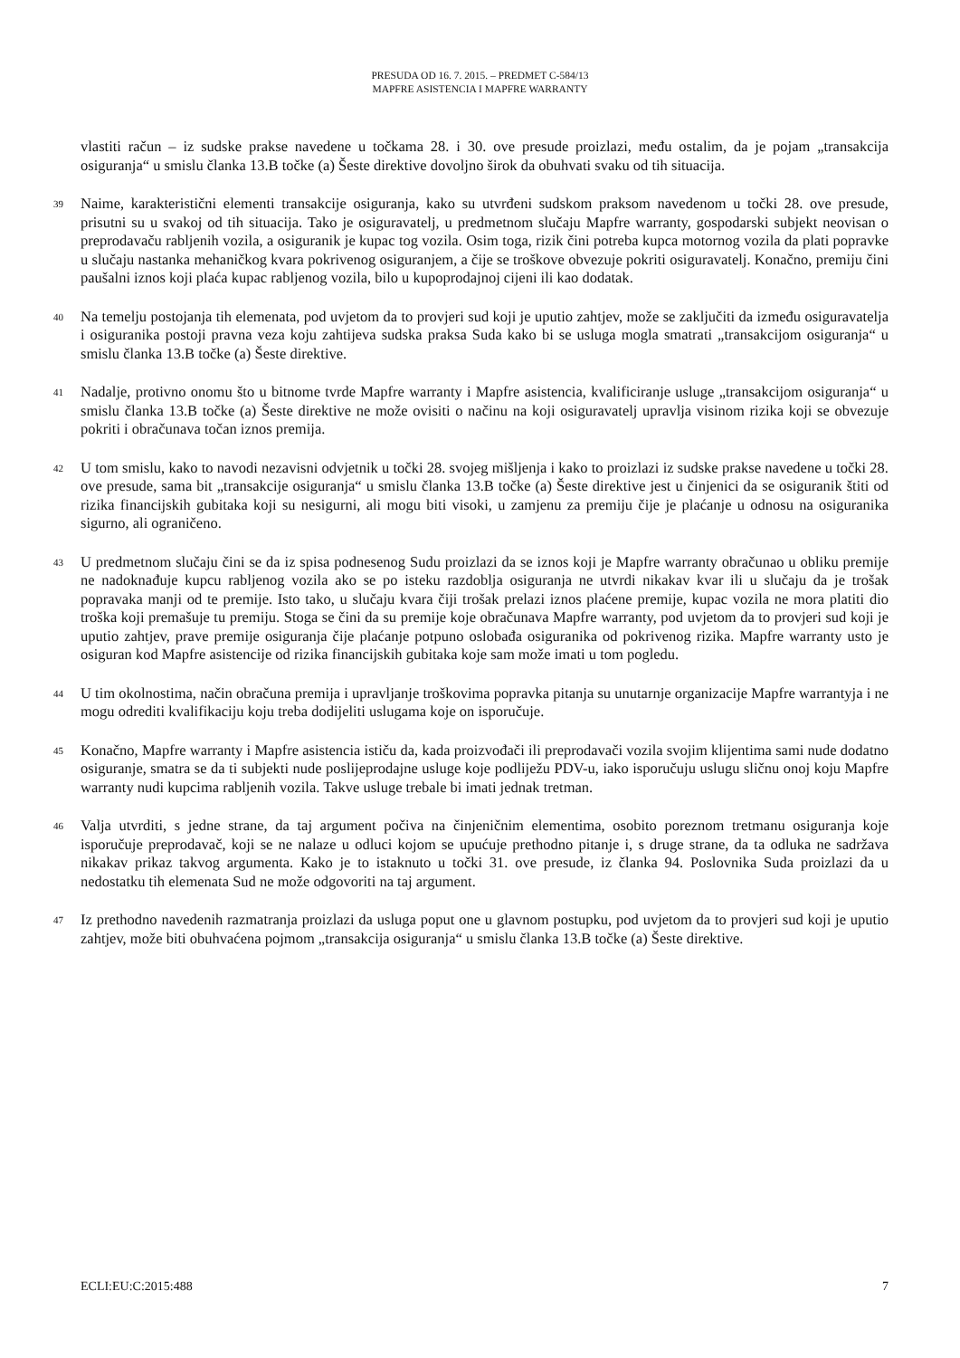PRESUDA OD 16. 7. 2015. – PREDMET C-584/13
MAPFRE ASISTENCIA I MAPFRE WARRANTY
vlastiti račun – iz sudske prakse navedene u točkama 28. i 30. ove presude proizlazi, među ostalim, da je pojam „transakcija osiguranja“ u smislu članka 13.B točke (a) Šeste direktive dovoljno širok da obuhvati svaku od tih situacija.
39 Naime, karakteristični elementi transakcije osiguranja, kako su utvrđeni sudskom praksom navedenom u točki 28. ove presude, prisutni su u svakoj od tih situacija. Tako je osiguravatelj, u predmetnom slučaju Mapfre warranty, gospodarski subjekt neovisan o preprodavaču rabljenih vozila, a osiguranik je kupac tog vozila. Osim toga, rizik čini potreba kupca motornog vozila da plati popravke u slučaju nastanka mehaničkog kvara pokrivenog osiguranjem, a čije se troškove obvezuje pokriti osiguravatelj. Konačno, premiju čini paušalni iznos koji plaća kupac rabljenog vozila, bilo u kupoprodajnoj cijeni ili kao dodatak.
40 Na temelju postojanja tih elemenata, pod uvjetom da to provjeri sud koji je uputio zahtjev, može se zaključiti da između osiguravatelja i osiguranika postoji pravna veza koju zahtijeva sudska praksa Suda kako bi se usluga mogla smatrati „transakcijom osiguranja“ u smislu članka 13.B točke (a) Šeste direktive.
41 Nadalje, protivno onomu što u bitnome tvrde Mapfre warranty i Mapfre asistencia, kvalificiranje usluge „transakcijom osiguranja“ u smislu članka 13.B točke (a) Šeste direktive ne može ovisiti o načinu na koji osiguravatelj upravlja visinom rizika koji se obvezuje pokriti i obračunava točan iznos premija.
42 U tom smislu, kako to navodi nezavisni odvjetnik u točki 28. svojeg mišljenja i kako to proizlazi iz sudske prakse navedene u točki 28. ove presude, sama bit „transakcije osiguranja“ u smislu članka 13.B točke (a) Šeste direktive jest u činjenici da se osiguranik štiti od rizika financijskih gubitaka koji su nesigurni, ali mogu biti visoki, u zamjenu za premiju čije je plaćanje u odnosu na osiguranika sigurno, ali ograničeno.
43 U predmetnom slučaju čini se da iz spisa podnesenog Sudu proizlazi da se iznos koji je Mapfre warranty obračunao u obliku premije ne nadoknađuje kupcu rabljenog vozila ako se po isteku razdoblja osiguranja ne utvrdi nikakav kvar ili u slučaju da je trošak popravaka manji od te premije. Isto tako, u slučaju kvara čiji trošak prelazi iznos plaćene premije, kupac vozila ne mora platiti dio troška koji premašuje tu premiju. Stoga se čini da su premije koje obračunava Mapfre warranty, pod uvjetom da to provjeri sud koji je uputio zahtjev, prave premije osiguranja čije plaćanje potpuno oslobađa osiguranika od pokrivenog rizika. Mapfre warranty usto je osiguran kod Mapfre asistencije od rizika financijskih gubitaka koje sam može imati u tom pogledu.
44 U tim okolnostima, način obračuna premija i upravljanje troškovima popravka pitanja su unutarnje organizacije Mapfre warrantyja i ne mogu odrediti kvalifikaciju koju treba dodijeliti uslugama koje on isporučuje.
45 Konačno, Mapfre warranty i Mapfre asistencia ističu da, kada proizvođači ili preprodavači vozila svojim klijentima sami nude dodatno osiguranje, smatra se da ti subjekti nude poslijeprodajne usluge koje podliježu PDV-u, iako isporučuju uslugu sličnu onoj koju Mapfre warranty nudi kupcima rabljenih vozila. Takve usluge trebale bi imati jednak tretman.
46 Valja utvrditi, s jedne strane, da taj argument počiva na činjeničnim elementima, osobito poreznom tretmanu osiguranja koje isporučuje preprodavač, koji se ne nalaze u odluci kojom se upućuje prethodno pitanje i, s druge strane, da ta odluka ne sadržava nikakav prikaz takvog argumenta. Kako je to istaknuto u točki 31. ove presude, iz članka 94. Poslovnika Suda proizlazi da u nedostatku tih elemenata Sud ne može odgovoriti na taj argument.
47 Iz prethodno navedenih razmatranja proizlazi da usluga poput one u glavnom postupku, pod uvjetom da to provjeri sud koji je uputio zahtjev, može biti obuhvaćena pojmom „transakcija osiguranja“ u smislu članka 13.B točke (a) Šeste direktive.
ECLI:EU:C:2015:488 7